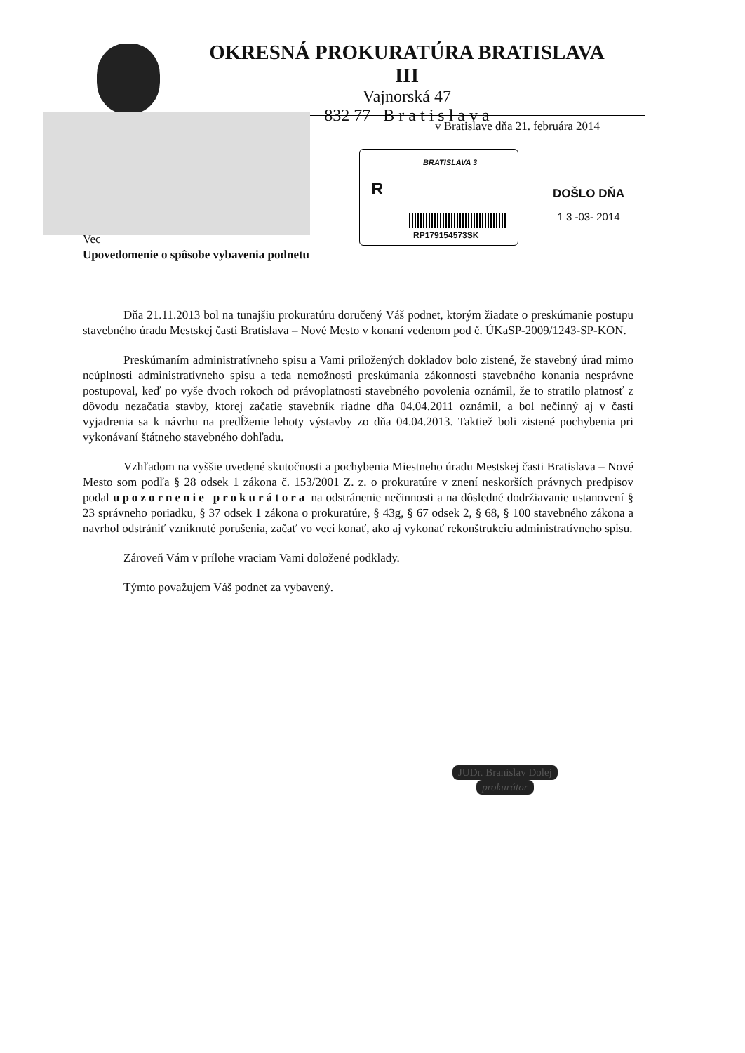OKRESNÁ PROKURATÚRA BRATISLAVA III
Vajnorská 47
832 77 B r a t i s l a v a
v Bratislave dňa 21. februára 2014
BRATISLAVA 3
R
RP179154573SK
DOŠLO DŇA
1 3 -03- 2014
Vec
Upovedomenie o spôsobe vybavenia podnetu
Dňa 21.11.2013 bol na tunajšiu prokuratúru doručený Váš podnet, ktorým žiadate o preskúmanie postupu stavebného úradu Mestskej časti Bratislava – Nové Mesto v konaní vedenom pod č. ÚKaSP-2009/1243-SP-KON.
Preskúmaním administratívneho spisu a Vami priložených dokladov bolo zistené, že stavebný úrad mimo neúplnosti administratívneho spisu a teda nemožnosti preskúmania zákonnosti stavebného konania nesprávne postupoval, keď po vyše dvoch rokoch od právoplatnosti stavebného povolenia oznámil, že to stratilo platnosť z dôvodu nezačatia stavby, ktorej začatie stavebník riadne dňa 04.04.2011 oznámil, a bol nečinný aj v časti vyjadrenia sa k návrhu na predĺženie lehoty výstavby zo dňa 04.04.2013. Taktiež boli zistené pochybenia pri vykonávaní štátneho stavebného dohľadu.
Vzhľadom na vyššie uvedené skutočnosti a pochybenia Miestneho úradu Mestskej časti Bratislava – Nové Mesto som podľa § 28 odsek 1 zákona č. 153/2001 Z. z. o prokuratúre v znení neskorších právnych predpisov podal upozornenie prokurátora na odstránenie nečinnosti a na dôsledné dodržiavanie ustanovení § 23 správneho poriadku, § 37 odsek 1 zákona o prokuratúre, § 43g, § 67 odsek 2, § 68, § 100 stavebného zákona a navrhol odstrániť vzniknuté porušenia, začať vo veci konať, ako aj vykonať rekonštrukciu administratívneho spisu.
Zároveň Vám v prílohe vraciam Vami doložené podklady.
Týmto považujem Váš podnet za vybavený.
JUDr. Branislav Dolej
prokurátor